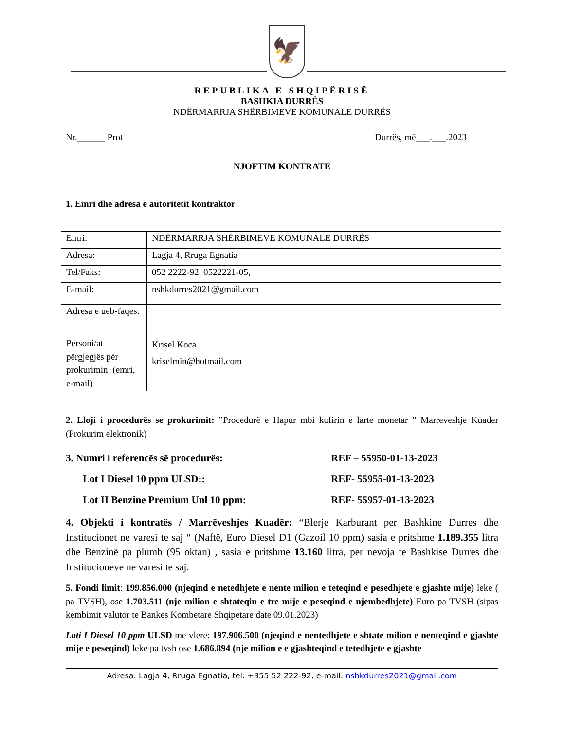🦅
REPUBLIKA E SHQIPËRISË
BASHKIA DURRËS
NDËRMARRJA SHËRBIMEVE KOMUNALE DURRËS
Nr.______ Prot Durrës, më___.___.2023
NJOFTIM KONTRATE
1. Emri dhe adresa e autoritetit kontraktor
| Emri: | NDËRMARRJA SHËRBIMEVE KOMUNALE DURRËS |
| Adresa: | Lagja 4, Rruga Egnatia |
| Tel/Faks: | 052 2222-92, 0522221-05, |
| E-mail: | nshkdurres2021@gmail.com |
| Adresa e ueb-faqes: | |
| Personi/at përgjegjës për prokurimin: (emri, e-mail) | Krisel Koca kriselmin@hotmail.com |
2. Lloji i procedurës se prokurimit: ”Procedurë e Hapur mbi kufirin e larte monetar ” Marreveshje Kuader (Prokurim elektronik)
3. Numri i referencës së procedurës: REF – 55950-01-13-2023
Lot I Diesel 10 ppm ULSD:: REF- 55955-01-13-2023
Lot II Benzine Premium Unl 10 ppm: REF- 55957-01-13-2023
4. Objekti i kontratës / Marrëveshjes Kuadër: “Blerje Karburant per Bashkine Durres dhe Institucionet ne varesi te saj “ (Naftë, Euro Diesel D1 (Gazoil 10 ppm) sasia e pritshme 1.189.355 litra dhe Benzinë pa plumb (95 oktan) , sasia e pritshme 13.160 litra, per nevoja te Bashkise Durres dhe Institucioneve ne varesi te saj.
5. Fondi limit: 199.856.000 (njeqind e netedhjete e nente milion e teteqind e pesedhjete e gjashte mije) leke ( pa TVSH), ose 1.703.511 (nje milion e shtateqin e tre mije e peseqind e njembedhjete) Euro pa TVSH (sipas kembimit valutor te Bankes Kombetare Shqipetare date 09.01.2023)
Loti I Diesel 10 ppm ULSD me vlere: 197.906.500 (njeqind e nentedhjete e shtate milion e nenteqind e gjashte mije e peseqind) leke pa tvsh ose 1.686.894 (nje milion e e gjashteqind e tetedhjete e gjashte
Adresa: Lagja 4, Rruga Egnatia, tel: +355 52 222-92, e-mail: nshkdurres2021@gmail.com